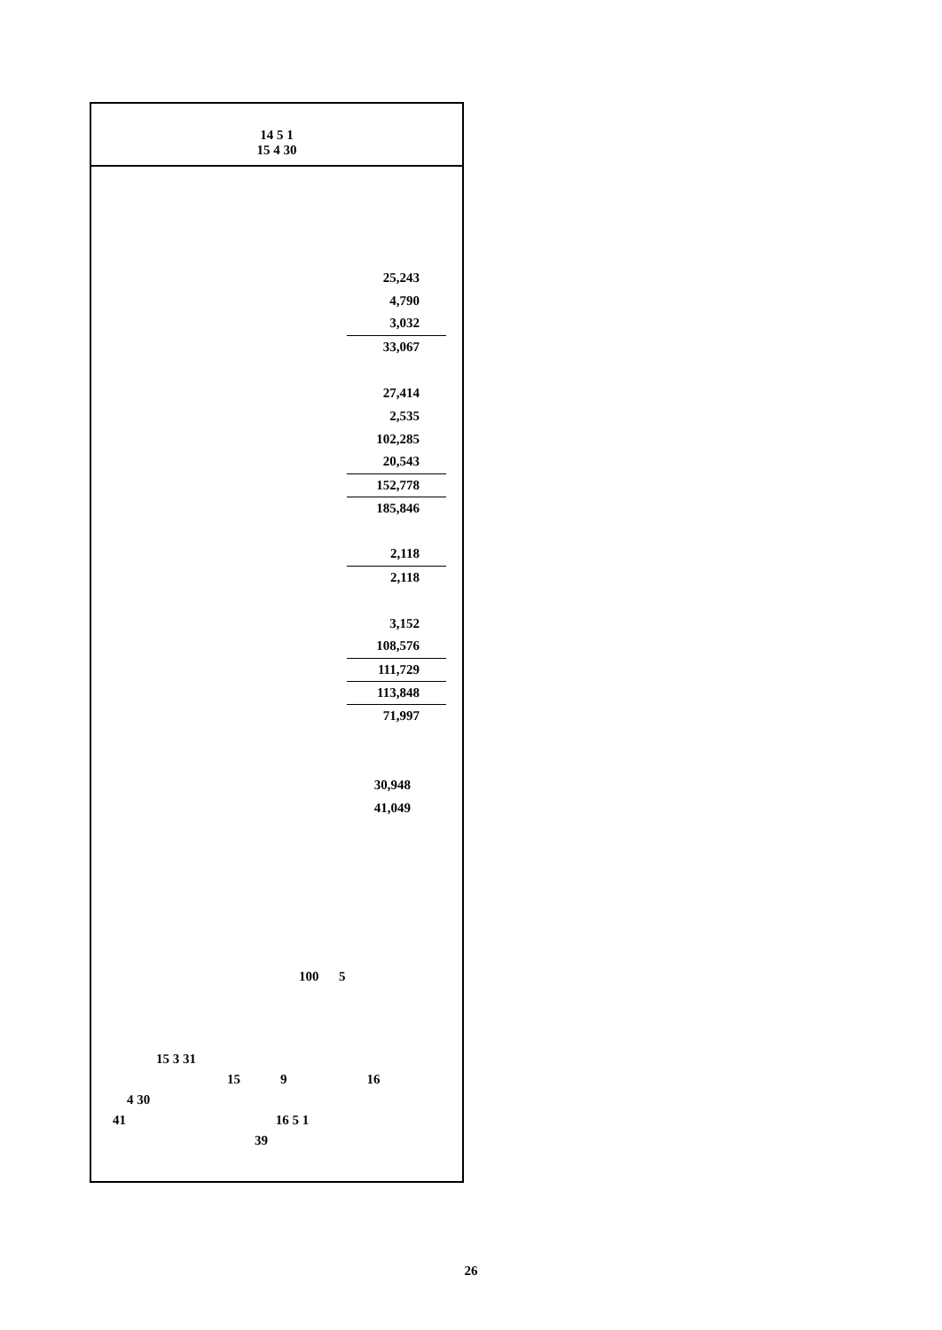14 5 1
15 4 30
| 25,243 |
| 4,790 |
| 3,032 |
| 33,067 |
| 27,414 |
| 2,535 |
| 102,285 |
| 20,543 |
| 152,778 |
| 185,846 |
| 2,118 |
| 2,118 |
| 3,152 |
| 108,576 |
| 111,729 |
| 113,848 |
| 71,997 |
| 30,948 |
| 41,049 |
100 5
15 3 31
15 9 16
4 30
41 16 5 1
39
26